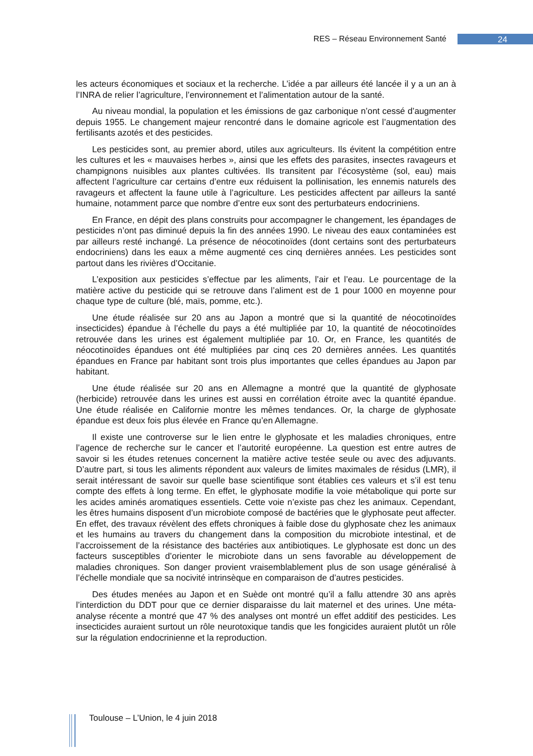RES – Réseau Environnement Santé 24
les acteurs économiques et sociaux et la recherche. L’idée a par ailleurs été lancée il y a un an à l’INRA de relier l’agriculture, l’environnement et l’alimentation autour de la santé.
Au niveau mondial, la population et les émissions de gaz carbonique n’ont cessé d’augmenter depuis 1955. Le changement majeur rencontré dans le domaine agricole est l’augmentation des fertilisants azotés et des pesticides.
Les pesticides sont, au premier abord, utiles aux agriculteurs. Ils évitent la compétition entre les cultures et les « mauvaises herbes », ainsi que les effets des parasites, insectes ravageurs et champignons nuisibles aux plantes cultivées. Ils transitent par l’écosystème (sol, eau) mais affectent l’agriculture car certains d’entre eux réduisent la pollinisation, les ennemis naturels des ravageurs et affectent la faune utile à l’agriculture. Les pesticides affectent par ailleurs la santé humaine, notamment parce que nombre d’entre eux sont des perturbateurs endocriniens.
En France, en dépit des plans construits pour accompagner le changement, les épandages de pesticides n’ont pas diminué depuis la fin des années 1990. Le niveau des eaux contaminées est par ailleurs resté inchangé. La présence de néocotinoïdes (dont certains sont des perturbateurs endocriniens) dans les eaux a même augmenté ces cinq dernières années. Les pesticides sont partout dans les rivières d’Occitanie.
L’exposition aux pesticides s’effectue par les aliments, l’air et l’eau. Le pourcentage de la matière active du pesticide qui se retrouve dans l’aliment est de 1 pour 1000 en moyenne pour chaque type de culture (blé, maïs, pomme, etc.).
Une étude réalisée sur 20 ans au Japon a montré que si la quantité de néocotinoïdes insecticides) épandue à l’échelle du pays a été multipliée par 10, la quantité de néocotinoïdes retrouvée dans les urines est également multipliée par 10. Or, en France, les quantités de néocotinoïdes épandues ont été multipliées par cinq ces 20 dernières années. Les quantités épandues en France par habitant sont trois plus importantes que celles épandues au Japon par habitant.
Une étude réalisée sur 20 ans en Allemagne a montré que la quantité de glyphosate (herbicide) retrouvée dans les urines est aussi en corrélation étroite avec la quantité épandue. Une étude réalisée en Californie montre les mêmes tendances. Or, la charge de glyphosate épandue est deux fois plus élevée en France qu’en Allemagne.
Il existe une controverse sur le lien entre le glyphosate et les maladies chroniques, entre l’agence de recherche sur le cancer et l’autorité européenne. La question est entre autres de savoir si les études retenues concernent la matière active testée seule ou avec des adjuvants. D’autre part, si tous les aliments répondent aux valeurs de limites maximales de résidus (LMR), il serait intéressant de savoir sur quelle base scientifique sont établies ces valeurs et s’il est tenu compte des effets à long terme. En effet, le glyphosate modifie la voie métabolique qui porte sur les acides aminés aromatiques essentiels. Cette voie n’existe pas chez les animaux. Cependant, les êtres humains disposent d’un microbiote composé de bactéries que le glyphosate peut affecter. En effet, des travaux révèlent des effets chroniques à faible dose du glyphosate chez les animaux et les humains au travers du changement dans la composition du microbiote intestinal, et de l’accroissement de la résistance des bactéries aux antibiotiques. Le glyphosate est donc un des facteurs susceptibles d’orienter le microbiote dans un sens favorable au développement de maladies chroniques. Son danger provient vraisemblablement plus de son usage généralisé à l’échelle mondiale que sa nocivité intrinsèque en comparaison de d’autres pesticides.
Des études menées au Japon et en Suède ont montré qu’il a fallu attendre 30 ans après l’interdiction du DDT pour que ce dernier disparaisse du lait maternel et des urines. Une méta-analyse récente a montré que 47 % des analyses ont montré un effet additif des pesticides. Les insecticides auraient surtout un rôle neurotoxique tandis que les fongicides auraient plutôt un rôle sur la régulation endocrinienne et la reproduction.
Toulouse – L’Union, le 4 juin 2018